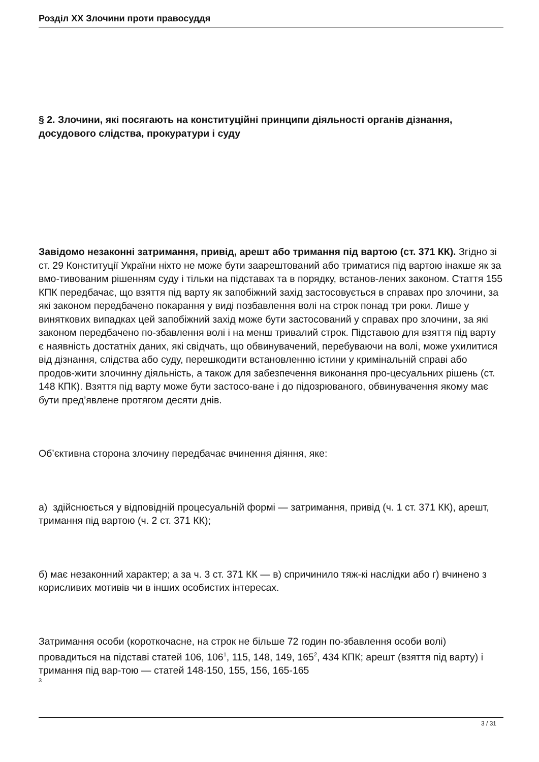Розділ XX Злочини проти правосуддя
§ 2. Злочини, які посягають на конституційні принципи діяльності органів дізнання, досудового слідства, прокуратури і суду
Завідомо незаконні затримання, привід, арешт або тримання під вартою (ст. 371 КК). Згідно зі ст. 29 Конституції України ніхто не може бути заарештований або триматися під вартою інакше як за вмо-тивованим рішенням суду і тільки на підставах та в порядку, встанов-лених законом. Стаття 155 КПК передбачає, що взяття під варту як запобіжний захід застосовується в справах про злочини, за які законом передбачено покарання у виді позбавлення волі на строк понад три роки. Лише у виняткових випадках цей запобіжний захід може бути застосований у справах про злочини, за які законом передбачено по-збавлення волі і на менш тривалий строк. Підставою для взяття під варту є наявність достатніх даних, які свідчать, що обвинувачений, перебуваючи на волі, може ухилитися від дізнання, слідства або суду, перешкодити встановленню істини у кримінальній справі або продов-жити злочинну діяльність, а також для забезпечення виконання про-цесуальних рішень (ст. 148 КПК). Взяття під варту може бути застосо-ване і до підозрюваного, обвинувачення якому має бути пред’явлене протягом десяти днів.
Об’єктивна сторона злочину передбачає вчинення діяння, яке:
а) здійснюється у відповідній процесуальній формі — затримання, привід (ч. 1 ст. 371 КК), арешт, тримання під вартою (ч. 2 ст. 371 КК);
б) має незаконний характер; а за ч. 3 ст. 371 КК — в) спричинило тяж-кі наслідки або г) вчинено з корисливих мотивів чи в інших особистих інтересах.
Затримання особи (короткочасне, на строк не більше 72 годин по-збавлення особи волі) провадиться на підставі статей 106, 106<sup>1</sup>, 115, 148, 149, 165<sup>2</sup>, 434 КПК; арешт (взяття під варту) і тримання під вар-тою — статей 148-150, 155, 156, 165-165
3
3 / 31